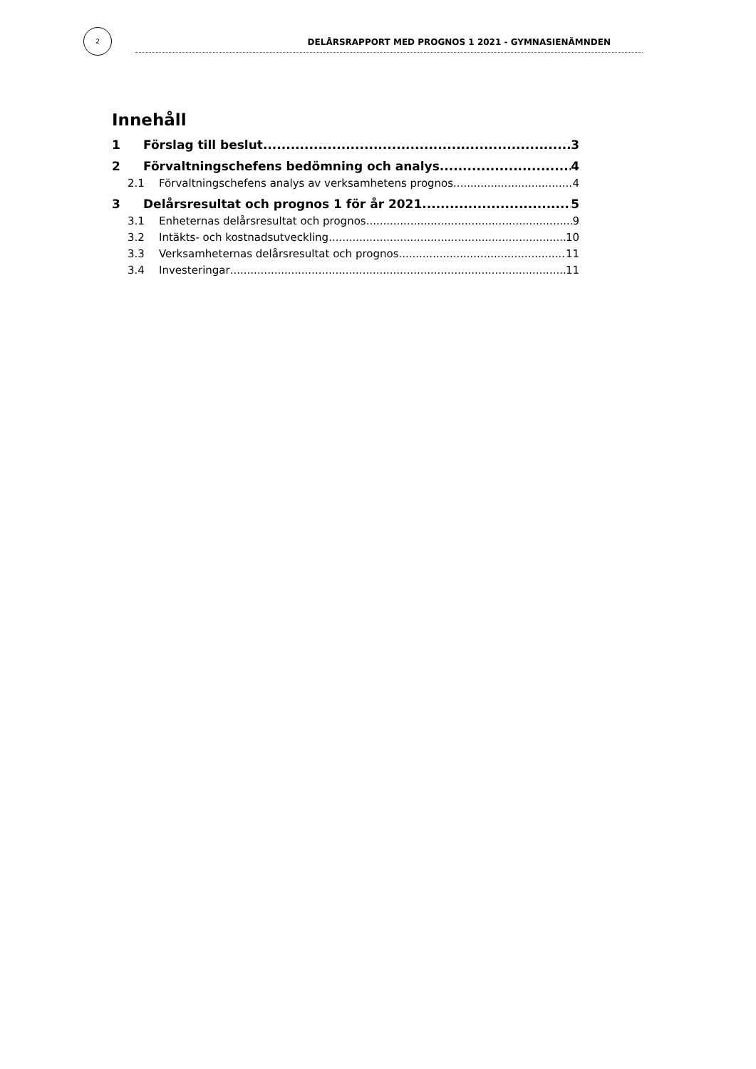2
DELÅRSRAPPORT MED PROGNOS 1 2021 - GYMNASIENÄMNDEN
Innehåll
1 Förslag till beslut 3
2 Förvaltningschefens bedömning och analys 4
2.1 Förvaltningschefens analys av verksamhetens prognos 4
3 Delårsresultat och prognos 1 för år 2021 5
3.1 Enheternas delårsresultat och prognos 9
3.2 Intäkts- och kostnadsutveckling 10
3.3 Verksamheternas delårsresultat och prognos 11
3.4 Investeringar 11